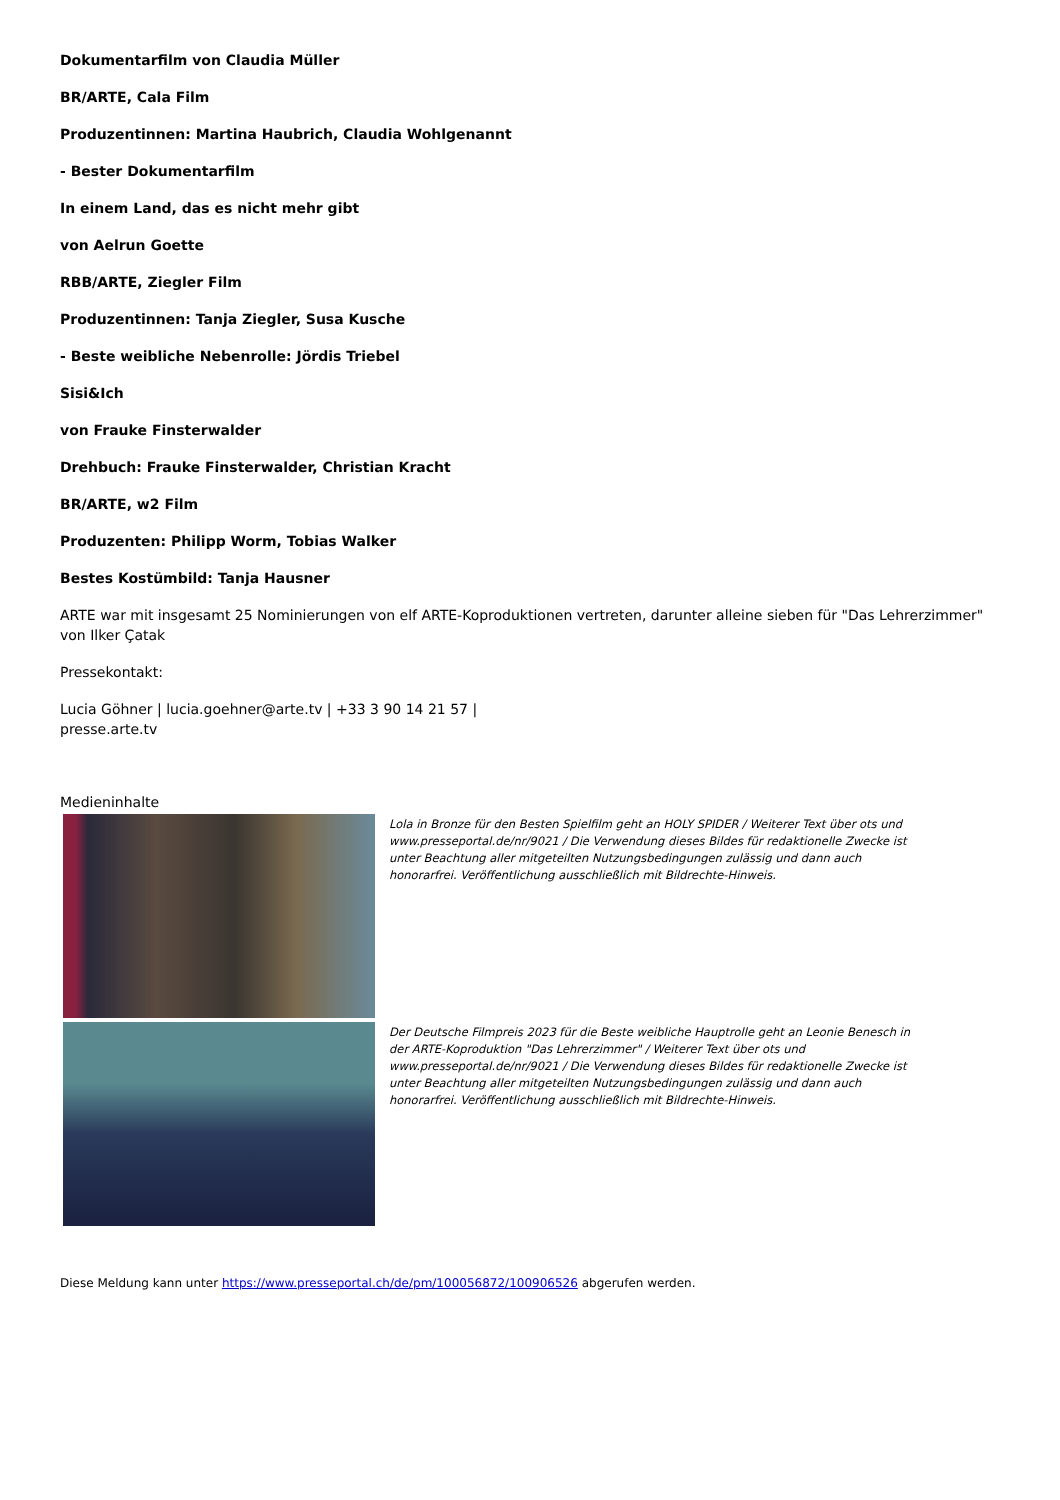Dokumentarfilm von Claudia Müller
BR/ARTE, Cala Film
Produzentinnen: Martina Haubrich, Claudia Wohlgenannt
- Bester Dokumentarfilm
In einem Land, das es nicht mehr gibt
von Aelrun Goette
RBB/ARTE, Ziegler Film
Produzentinnen: Tanja Ziegler, Susa Kusche
- Beste weibliche Nebenrolle: Jördis Triebel
Sisi&Ich
von Frauke Finsterwalder
Drehbuch: Frauke Finsterwalder, Christian Kracht
BR/ARTE, w2 Film
Produzenten: Philipp Worm, Tobias Walker
Bestes Kostümbild: Tanja Hausner
ARTE war mit insgesamt 25 Nominierungen von elf ARTE-Koproduktionen vertreten, darunter alleine sieben für "Das Lehrerzimmer" von Ilker Çatak
Pressekontakt:
Lucia Göhner | lucia.goehner@arte.tv | +33 3 90 14 21 57 |
presse.arte.tv
Medieninhalte
Lola in Bronze für den Besten Spielfilm geht an HOLY SPIDER / Weiterer Text über ots und www.presseportal.de/nr/9021 / Die Verwendung dieses Bildes für redaktionelle Zwecke ist unter Beachtung aller mitgeteilten Nutzungsbedingungen zulässig und dann auch honorarfrei. Veröffentlichung ausschließlich mit Bildrechte-Hinweis.
Der Deutsche Filmpreis 2023 für die Beste weibliche Hauptrolle geht an Leonie Benesch in der ARTE-Koproduktion "Das Lehrerzimmer" / Weiterer Text über ots und www.presseportal.de/nr/9021 / Die Verwendung dieses Bildes für redaktionelle Zwecke ist unter Beachtung aller mitgeteilten Nutzungsbedingungen zulässig und dann auch honorarfrei. Veröffentlichung ausschließlich mit Bildrechte-Hinweis.
Diese Meldung kann unter https://www.presseportal.ch/de/pm/100056872/100906526 abgerufen werden.